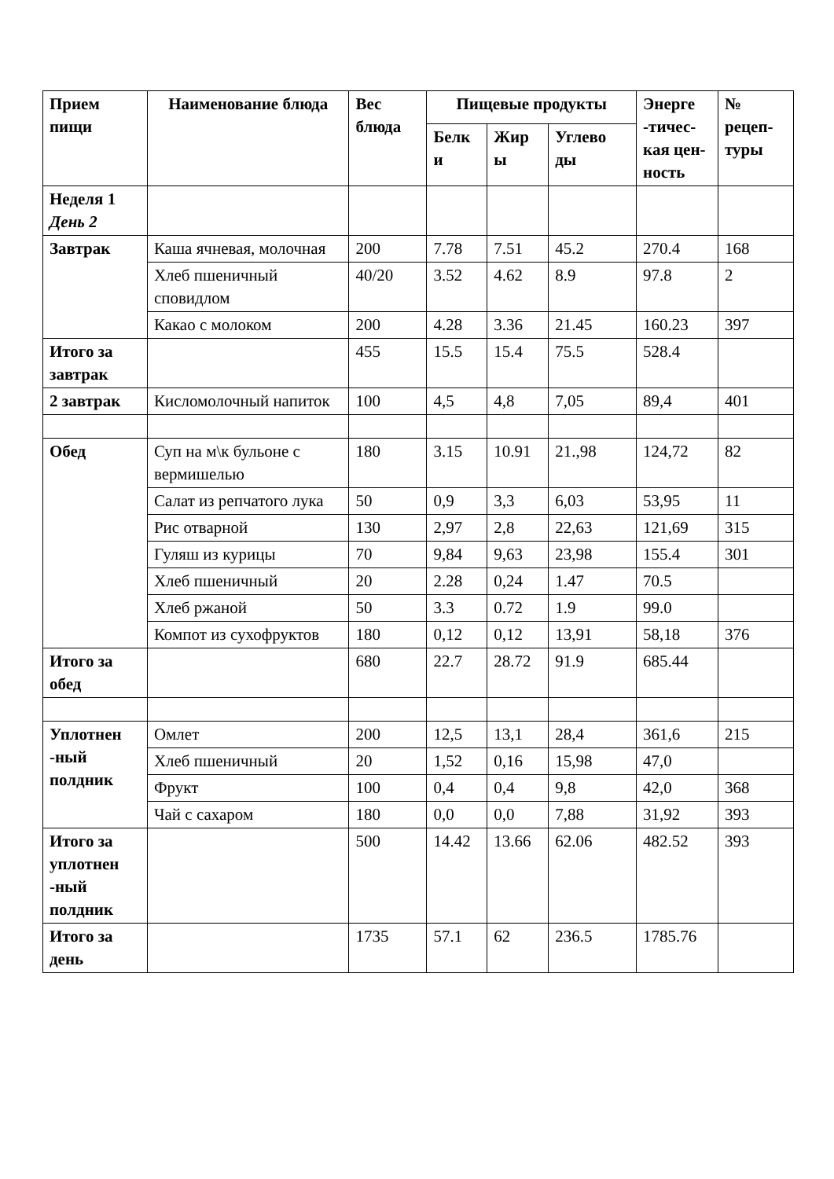| Прием пищи | Наименование блюда | Вес блюда | Пищевые продукты | | | Энерге -тичес-кая цен-ность | № рецеп-туры |
| --- | --- | --- | --- | --- | --- | --- | --- |
| | | | Белк и | Жир ы | Углево ды | | |
| Неделя 1 День 2 | | | | | | | |
| Завтрак | Каша ячневая, молочная | 200 | 7.78 | 7.51 | 45.2 | 270.4 | 168 |
| | Хлеб пшеничный сповидлом | 40/20 | 3.52 | 4.62 | 8.9 | 97.8 | 2 |
| | Какао с молоком | 200 | 4.28 | 3.36 | 21.45 | 160.23 | 397 |
| Итого за завтрак | | 455 | 15.5 | 15.4 | 75.5 | 528.4 | |
| 2 завтрак | Кисломолочный напиток | 100 | 4,5 | 4,8 | 7,05 | 89,4 | 401 |
| Обед | Суп на м\к бульоне с вермишелью | 180 | 3.15 | 10.91 | 21.,98 | 124,72 | 82 |
| | Салат из репчатого лука | 50 | 0,9 | 3,3 | 6,03 | 53,95 | 11 |
| | Рис отварной | 130 | 2,97 | 2,8 | 22,63 | 121,69 | 315 |
| | Гуляш из курицы | 70 | 9,84 | 9,63 | 23,98 | 155.4 | 301 |
| | Хлеб пшеничный | 20 | 2.28 | 0,24 | 1.47 | 70.5 | |
| | Хлеб ржаной | 50 | 3.3 | 0.72 | 1.9 | 99.0 | |
| | Компот из сухофруктов | 180 | 0,12 | 0,12 | 13,91 | 58,18 | 376 |
| Итого за обед | | 680 | 22.7 | 28.72 | 91.9 | 685.44 | |
| Уплотнен -ный полдник | Омлет | 200 | 12,5 | 13,1 | 28,4 | 361,6 | 215 |
| | Хлеб пшеничный | 20 | 1,52 | 0,16 | 15,98 | 47,0 | |
| | Фрукт | 100 | 0,4 | 0,4 | 9,8 | 42,0 | 368 |
| | Чай с сахаром | 180 | 0,0 | 0,0 | 7,88 | 31,92 | 393 |
| Итого за уплотнен -ный полдник | | 500 | 14.42 | 13.66 | 62.06 | 482.52 | 393 |
| Итого за день | | 1735 | 57.1 | 62 | 236.5 | 1785.76 | |